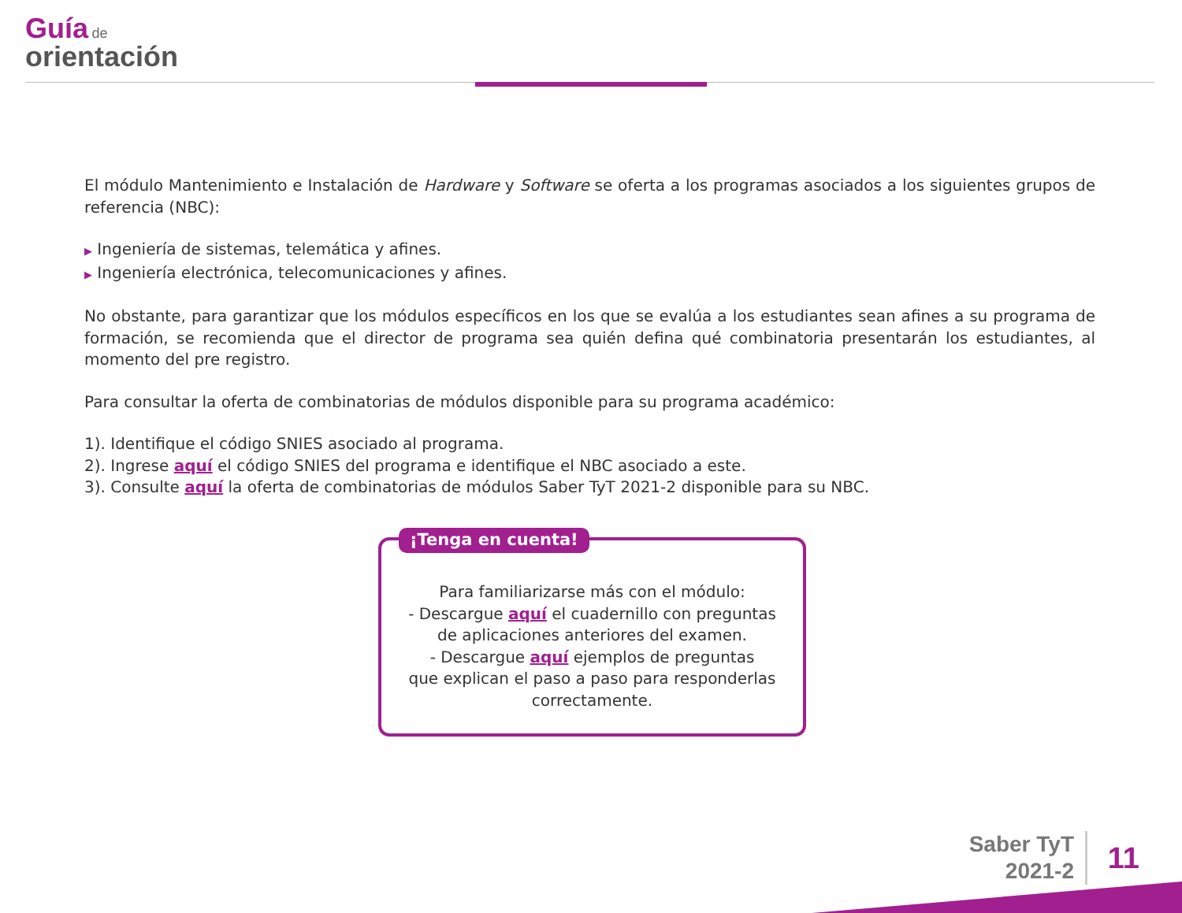Guía de
orientación
El módulo Mantenimiento e Instalación de Hardware y Software se oferta a los programas asociados a los siguientes grupos de referencia (NBC):
▶ Ingeniería de sistemas, telemática y afines.
▶ Ingeniería electrónica, telecomunicaciones y afines.
No obstante, para garantizar que los módulos específicos en los que se evalúa a los estudiantes sean afines a su programa de formación, se recomienda que el director de programa sea quién defina qué combinatoria presentarán los estudiantes, al momento del pre registro.
Para consultar la oferta de combinatorias de módulos disponible para su programa académico:
1). Identifique el código SNIES asociado al programa.
2). Ingrese aquí el código SNIES del programa e identifique el NBC asociado a este.
3). Consulte aquí la oferta de combinatorias de módulos Saber TyT 2021-2 disponible para su NBC.
¡Tenga en cuenta!
Para familiarizarse más con el módulo:
- Descargue aquí el cuadernillo con preguntas
de aplicaciones anteriores del examen.
- Descargue aquí ejemplos de preguntas
que explican el paso a paso para responderlas
correctamente.
Saber TyT
2021-2
11